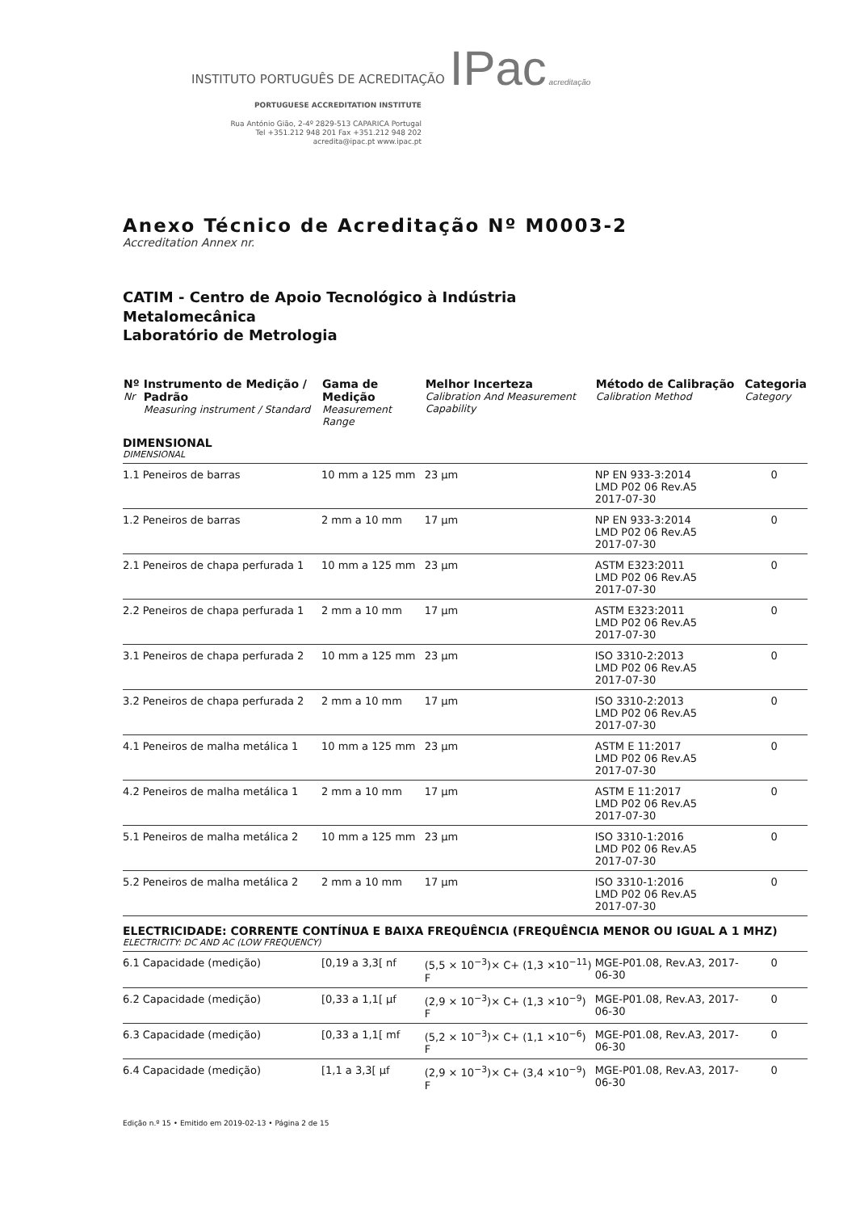INSTITUTO PORTUGUÊS DE ACREDITAÇÃO IPac acreditação
PORTUGUESE ACCREDITATION INSTITUTE
Rua António Gião, 2-4º 2829-513 CAPARICA Portugal
Tel +351.212 948 201 Fax +351.212 948 202
acredita@ipac.pt www.ipac.pt
Anexo Técnico de Acreditação Nº M0003-2
Accreditation Annex nr.
CATIM - Centro de Apoio Tecnológico à Indústria
Metalomecânica
Laboratório de Metrologia
| Nº Nr | Instrumento de Medição / Padrão Measuring instrument / Standard | Gama de Medição Measurement Range | Melhor Incerteza Calibration And Measurement Capability | Método de Calibração Calibration Method | Categoria Category |
| --- | --- | --- | --- | --- | --- |
| DIMENSIONAL DIMENSIONAL | | | | | |
| 1.1 | Peneiros de barras | 10 mm a 125 mm | 23 µm | NP EN 933-3:2014 LMD P02 06 Rev.A5 2017-07-30 | 0 |
| 1.2 | Peneiros de barras | 2 mm a 10 mm | 17 µm | NP EN 933-3:2014 LMD P02 06 Rev.A5 2017-07-30 | 0 |
| 2.1 | Peneiros de chapa perfurada 1 | 10 mm a 125 mm | 23 µm | ASTM E323:2011 LMD P02 06 Rev.A5 2017-07-30 | 0 |
| 2.2 | Peneiros de chapa perfurada 1 | 2 mm a 10 mm | 17 µm | ASTM E323:2011 LMD P02 06 Rev.A5 2017-07-30 | 0 |
| 3.1 | Peneiros de chapa perfurada 2 | 10 mm a 125 mm | 23 µm | ISO 3310-2:2013 LMD P02 06 Rev.A5 2017-07-30 | 0 |
| 3.2 | Peneiros de chapa perfurada 2 | 2 mm a 10 mm | 17 µm | ISO 3310-2:2013 LMD P02 06 Rev.A5 2017-07-30 | 0 |
| 4.1 | Peneiros de malha metálica 1 | 10 mm a 125 mm | 23 µm | ASTM E 11:2017 LMD P02 06 Rev.A5 2017-07-30 | 0 |
| 4.2 | Peneiros de malha metálica 1 | 2 mm a 10 mm | 17 µm | ASTM E 11:2017 LMD P02 06 Rev.A5 2017-07-30 | 0 |
| 5.1 | Peneiros de malha metálica 2 | 10 mm a 125 mm | 23 µm | ISO 3310-1:2016 LMD P02 06 Rev.A5 2017-07-30 | 0 |
| 5.2 | Peneiros de malha metálica 2 | 2 mm a 10 mm | 17 µm | ISO 3310-1:2016 LMD P02 06 Rev.A5 2017-07-30 | 0 |
| ELECTRICIDADE: CORRENTE CONTÍNUA E BAIXA FREQUÊNCIA (FREQUÊNCIA MENOR OU IGUAL A 1 MHZ) ELECTRICITY: DC AND AC (LOW FREQUENCY) | | | | | |
| 6.1 | Capacidade (medição) | [0,19 a 3,3[ nf | (5,5 × 10<sup>−3</sup>)× C+ (1,3 ×10<sup>−11</sup>) F | MGE-P01.08, Rev.A3, 2017-06-30 | 0 |
| 6.2 | Capacidade (medição) | [0,33 a 1,1[ µf | (2,9 × 10<sup>−3</sup>)× C+ (1,3 ×10<sup>−9</sup>) F | MGE-P01.08, Rev.A3, 2017-06-30 | 0 |
| 6.3 | Capacidade (medição) | [0,33 a 1,1[ mf | (5,2 × 10<sup>−3</sup>)× C+ (1,1 ×10<sup>−6</sup>) F | MGE-P01.08, Rev.A3, 2017-06-30 | 0 |
| 6.4 | Capacidade (medição) | [1,1 a 3,3[ µf | (2,9 × 10<sup>−3</sup>)× C+ (3,4 ×10<sup>−9</sup>) F | MGE-P01.08, Rev.A3, 2017-06-30 | 0 |
Edição n.º 15 • Emitido em 2019-02-13 • Página 2 de 15